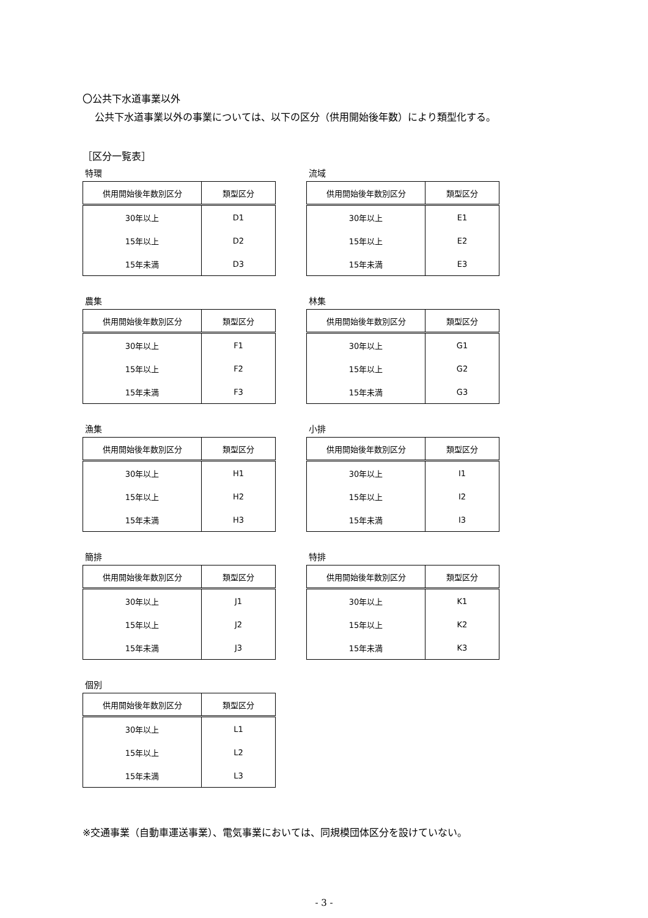〇公共下水道事業以外
公共下水道事業以外の事業については、以下の区分（供用開始後年数）により類型化する。
［区分一覧表］
特環
| 供用開始後年数別区分 | 類型区分 |
| --- | --- |
| 30年以上 | D1 |
| 15年以上 | D2 |
| 15年未満 | D3 |
流域
| 供用開始後年数別区分 | 類型区分 |
| --- | --- |
| 30年以上 | E1 |
| 15年以上 | E2 |
| 15年未満 | E3 |
農集
| 供用開始後年数別区分 | 類型区分 |
| --- | --- |
| 30年以上 | F1 |
| 15年以上 | F2 |
| 15年未満 | F3 |
林集
| 供用開始後年数別区分 | 類型区分 |
| --- | --- |
| 30年以上 | G1 |
| 15年以上 | G2 |
| 15年未満 | G3 |
漁集
| 供用開始後年数別区分 | 類型区分 |
| --- | --- |
| 30年以上 | H1 |
| 15年以上 | H2 |
| 15年未満 | H3 |
小排
| 供用開始後年数別区分 | 類型区分 |
| --- | --- |
| 30年以上 | I1 |
| 15年以上 | I2 |
| 15年未満 | I3 |
簡排
| 供用開始後年数別区分 | 類型区分 |
| --- | --- |
| 30年以上 | J1 |
| 15年以上 | J2 |
| 15年未満 | J3 |
特排
| 供用開始後年数別区分 | 類型区分 |
| --- | --- |
| 30年以上 | K1 |
| 15年以上 | K2 |
| 15年未満 | K3 |
個別
| 供用開始後年数別区分 | 類型区分 |
| --- | --- |
| 30年以上 | L1 |
| 15年以上 | L2 |
| 15年未満 | L3 |
※交通事業（自動車運送事業）、電気事業においては、同規模団体区分を設けていない。
- 3 -